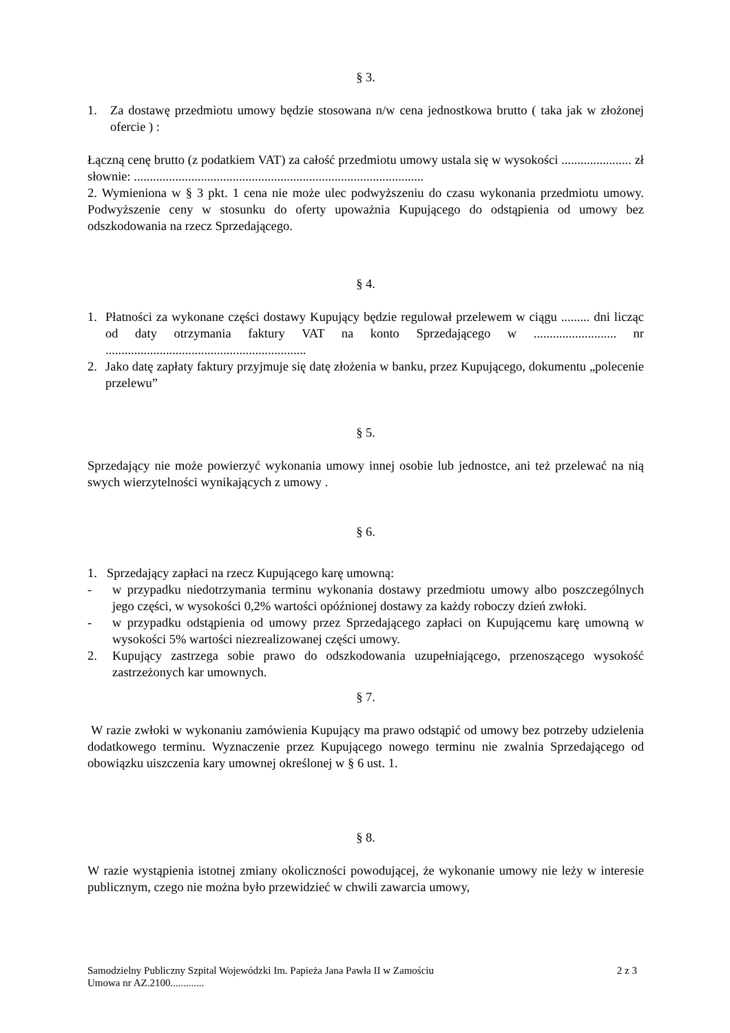§ 3.
1. Za dostawę przedmiotu umowy będzie stosowana n/w cena jednostkowa brutto ( taka jak w złożonej ofercie ) :
Łączną cenę brutto (z podatkiem VAT) za całość przedmiotu umowy ustala się w wysokości ...................... zł słownie: ...........................................................................................
2. Wymieniona w § 3 pkt. 1 cena nie może ulec podwyższeniu do czasu wykonania przedmiotu umowy. Podwyższenie ceny w stosunku do oferty upoważnia Kupującego do odstąpienia od umowy bez odszkodowania na rzecz Sprzedającego.
§ 4.
1. Płatności za wykonane części dostawy Kupujący będzie regulował przelewem w ciągu ......... dni licząc od daty otrzymania faktury VAT na konto Sprzedającego w .......................... nr ...............................................................
2. Jako datę zapłaty faktury przyjmuje się datę złożenia w banku, przez Kupującego, dokumentu „polecenie przelewu”
§ 5.
Sprzedający nie może powierzyć wykonania umowy innej osobie lub jednostce, ani też przelewać na nią swych wierzytelności wynikających z umowy .
§ 6.
1. Sprzedający zapłaci na rzecz Kupującego karę umowną:
- w przypadku niedotrzymania terminu wykonania dostawy przedmiotu umowy albo poszczególnych jego części, w wysokości 0,2% wartości opóźnionej dostawy za każdy roboczy dzień zwłoki.
- w przypadku odstąpienia od umowy przez Sprzedającego zapłaci on Kupującemu karę umowną w wysokości 5% wartości niezrealizowanej części umowy.
2. Kupujący zastrzega sobie prawo do odszkodowania uzupełniającego, przenoszącego wysokość zastrzeżonych kar umownych.
§ 7.
W razie zwłoki w wykonaniu zamówienia Kupujący ma prawo odstąpić od umowy bez potrzeby udzielenia dodatkowego terminu. Wyznaczenie przez Kupującego nowego terminu nie zwalnia Sprzedającego od obowiązku uiszczenia kary umownej określonej w § 6 ust. 1.
§ 8.
W razie wystąpienia istotnej zmiany okoliczności powodującej, że wykonanie umowy nie leży w interesie publicznym, czego nie można było przewidzieć w chwili zawarcia umowy,
Samodzielny Publiczny Szpital Wojewódzki Im. Papieża Jana Pawła II w Zamościu
Umowa nr AZ.2100............. 2 z 3